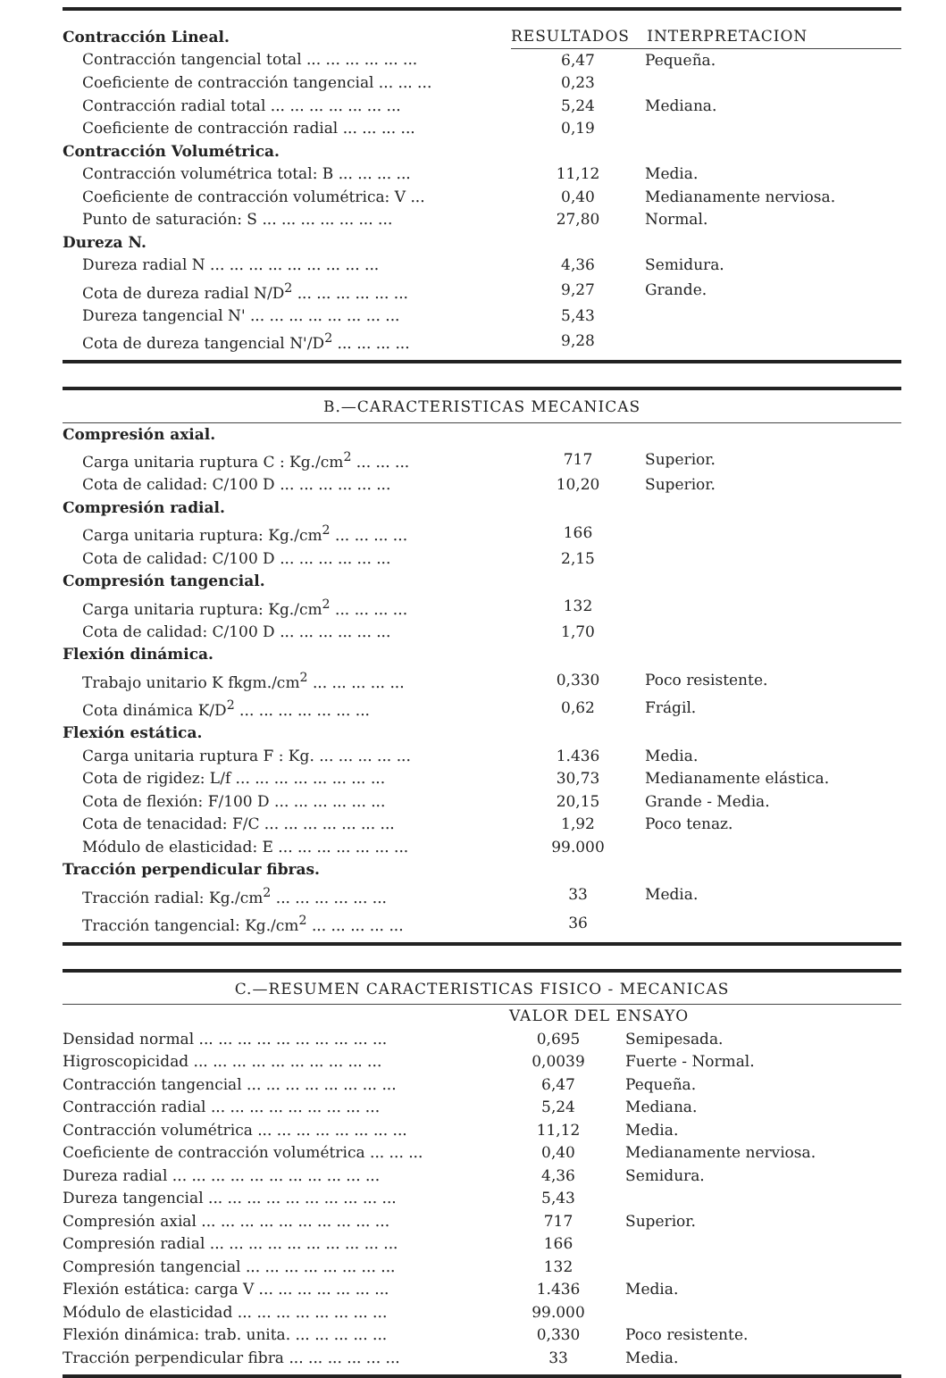| Contracción Lineal. | RESULTADOS INTERPRETACION | |
| Contracción tangencial total ... ... ... ... ... ... | 6,47 | Pequeña. |
| Coeficiente de contracción tangencial ... ... ... | 0,23 | |
| Contracción radial total ... ... ... ... ... ... ... | 5,24 | Mediana. |
| Coeficiente de contracción radial ... ... ... ... | 0,19 | |
| Contracción Volumétrica. | | |
| Contracción volumétrica total: B ... ... ... ... | 11,12 | Media. |
| Coeficiente de contracción volumétrica: V ... | 0,40 | Medianamente nerviosa. |
| Punto de saturación: S ... ... ... ... ... ... ... | 27,80 | Normal. |
| Dureza N. | | |
| Dureza radial N ... ... ... ... ... ... ... ... ... | 4,36 | Semidura. |
| Cota de dureza radial N/D<sup>2</sup> ... ... ... ... ... ... | 9,27 | Grande. |
| Dureza tangencial N' ... ... ... ... ... ... ... ... | 5,43 | |
| Cota de dureza tangencial N'/D<sup>2</sup> ... ... ... ... | 9,28 | |
| B.—CARACTERISTICAS MECANICAS | | |
| --- | --- | --- |
| Compresión axial. | | |
| Carga unitaria ruptura C : Kg./cm<sup>2</sup> ... ... ... | 717 | Superior. |
| Cota de calidad: C/100 D ... ... ... ... ... ... | 10,20 | Superior. |
| Compresión radial. | | |
| Carga unitaria ruptura: Kg./cm<sup>2</sup> ... ... ... ... | 166 | |
| Cota de calidad: C/100 D ... ... ... ... ... ... | 2,15 | |
| Compresión tangencial. | | |
| Carga unitaria ruptura: Kg./cm<sup>2</sup> ... ... ... ... | 132 | |
| Cota de calidad: C/100 D ... ... ... ... ... ... | 1,70 | |
| Flexión dinámica. | | |
| Trabajo unitario K fkgm./cm<sup>2</sup> ... ... ... ... ... | 0,330 | Poco resistente. |
| Cota dinámica K/D<sup>2</sup> ... ... ... ... ... ... ... | 0,62 | Frágil. |
| Flexión estática. | | |
| Carga unitaria ruptura F : Kg. ... ... ... ... ... | 1.436 | Media. |
| Cota de rigidez: L/f ... ... ... ... ... ... ... ... | 30,73 | Medianamente elástica. |
| Cota de flexión: F/100 D ... ... ... ... ... ... | 20,15 | Grande - Media. |
| Cota de tenacidad: F/C ... ... ... ... ... ... ... | 1,92 | Poco tenaz. |
| Módulo de elasticidad: E ... ... ... ... ... ... ... | 99.000 | |
| Tracción perpendicular fibras. | | |
| Tracción radial: Kg./cm<sup>2</sup> ... ... ... ... ... ... | 33 | Media. |
| Tracción tangencial: Kg./cm<sup>2</sup> ... ... ... ... ... | 36 | |
| C.—RESUMEN CARACTERISTICAS FISICO - MECANICAS | | |
| --- | --- | --- |
| | VALOR DEL ENSAYO | |
| Densidad normal ... ... ... ... ... ... ... ... ... ... | 0,695 | Semipesada. |
| Higroscopicidad ... ... ... ... ... ... ... ... ... ... | 0,0039 | Fuerte - Normal. |
| Contracción tangencial ... ... ... ... ... ... ... ... | 6,47 | Pequeña. |
| Contracción radial ... ... ... ... ... ... ... ... ... | 5,24 | Mediana. |
| Contracción volumétrica ... ... ... ... ... ... ... ... | 11,12 | Media. |
| Coeficiente de contracción volumétrica ... ... ... | 0,40 | Medianamente nerviosa. |
| Dureza radial ... ... ... ... ... ... ... ... ... ... ... | 4,36 | Semidura. |
| Dureza tangencial ... ... ... ... ... ... ... ... ... ... | 5,43 | |
| Compresión axial ... ... ... ... ... ... ... ... ... ... | 717 | Superior. |
| Compresión radial ... ... ... ... ... ... ... ... ... ... | 166 | |
| Compresión tangencial ... ... ... ... ... ... ... ... | 132 | |
| Flexión estática: carga V ... ... ... ... ... ... ... | 1.436 | Media. |
| Módulo de elasticidad ... ... ... ... ... ... ... ... | 99.000 | |
| Flexión dinámica: trab. unita. ... ... ... ... ... | 0,330 | Poco resistente. |
| Tracción perpendicular fibra ... ... ... ... ... ... | 33 | Media. |